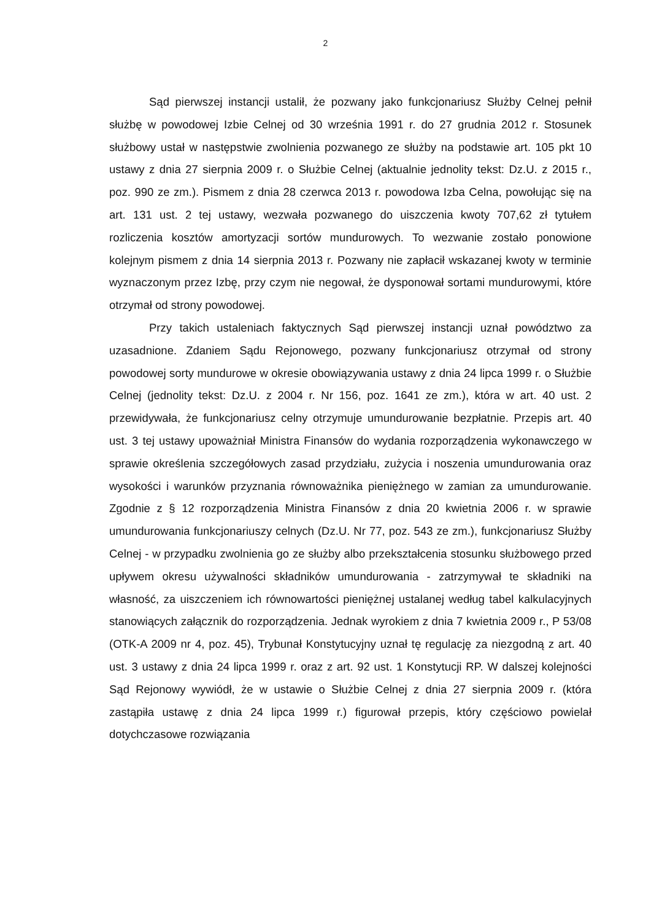2
Sąd pierwszej instancji ustalił, że pozwany jako funkcjonariusz Służby Celnej pełnił służbę w powodowej Izbie Celnej od 30 września 1991 r. do 27 grudnia 2012 r. Stosunek służbowy ustał w następstwie zwolnienia pozwanego ze służby na podstawie art. 105 pkt 10 ustawy z dnia 27 sierpnia 2009 r. o Służbie Celnej (aktualnie jednolity tekst: Dz.U. z 2015 r., poz. 990 ze zm.). Pismem z dnia 28 czerwca 2013 r. powodowa Izba Celna, powołując się na art. 131 ust. 2 tej ustawy, wezwała pozwanego do uiszczenia kwoty 707,62 zł tytułem rozliczenia kosztów amortyzacji sortów mundurowych. To wezwanie zostało ponowione kolejnym pismem z dnia 14 sierpnia 2013 r. Pozwany nie zapłacił wskazanej kwoty w terminie wyznaczonym przez Izbę, przy czym nie negował, że dysponował sortami mundurowymi, które otrzymał od strony powodowej.
Przy takich ustaleniach faktycznych Sąd pierwszej instancji uznał powództwo za uzasadnione. Zdaniem Sądu Rejonowego, pozwany funkcjonariusz otrzymał od strony powodowej sorty mundurowe w okresie obowiązywania ustawy z dnia 24 lipca 1999 r. o Służbie Celnej (jednolity tekst: Dz.U. z 2004 r. Nr 156, poz. 1641 ze zm.), która w art. 40 ust. 2 przewidywała, że funkcjonariusz celny otrzymuje umundurowanie bezpłatnie. Przepis art. 40 ust. 3 tej ustawy upoważniał Ministra Finansów do wydania rozporządzenia wykonawczego w sprawie określenia szczegółowych zasad przydziału, zużycia i noszenia umundurowania oraz wysokości i warunków przyznania równoważnika pieniężnego w zamian za umundurowanie. Zgodnie z § 12 rozporządzenia Ministra Finansów z dnia 20 kwietnia 2006 r. w sprawie umundurowania funkcjonariuszy celnych (Dz.U. Nr 77, poz. 543 ze zm.), funkcjonariusz Służby Celnej - w przypadku zwolnienia go ze służby albo przekształcenia stosunku służbowego przed upływem okresu używalności składników umundurowania - zatrzymywał te składniki na własność, za uiszczeniem ich równowartości pieniężnej ustalanej według tabel kalkulacyjnych stanowiących załącznik do rozporządzenia. Jednak wyrokiem z dnia 7 kwietnia 2009 r., P 53/08 (OTK-A 2009 nr 4, poz. 45), Trybunał Konstytucyjny uznał tę regulację za niezgodną z art. 40 ust. 3 ustawy z dnia 24 lipca 1999 r. oraz z art. 92 ust. 1 Konstytucji RP. W dalszej kolejności Sąd Rejonowy wywiódł, że w ustawie o Służbie Celnej z dnia 27 sierpnia 2009 r. (która zastąpiła ustawę z dnia 24 lipca 1999 r.) figurował przepis, który częściowo powielał dotychczasowe rozwiązania